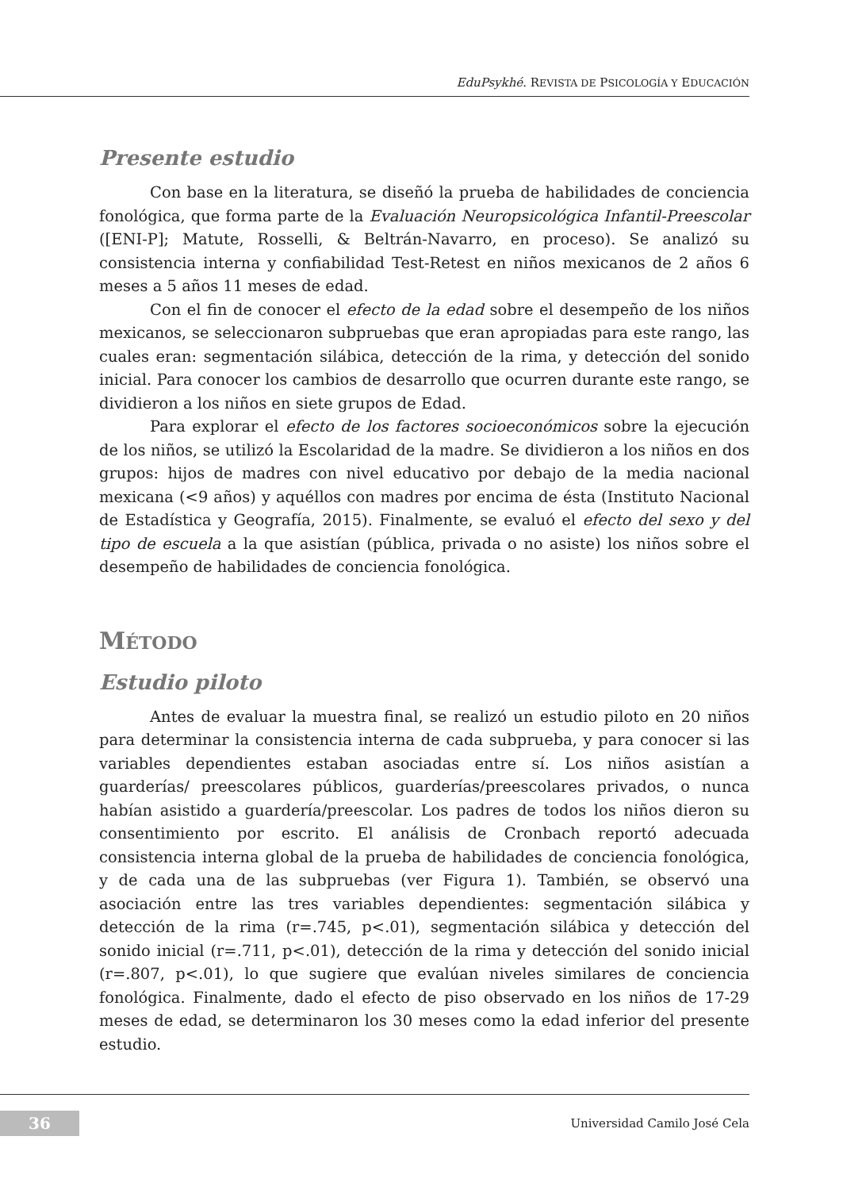EduPsykhé. REVISTA DE PSICOLOGÍA Y EDUCACIÓN
Presente estudio
Con base en la literatura, se diseñó la prueba de habilidades de conciencia fonológica, que forma parte de la Evaluación Neuropsicológica Infantil-Preescolar ([ENI-P]; Matute, Rosselli, & Beltrán-Navarro, en proceso). Se analizó su consistencia interna y confiabilidad Test-Retest en niños mexicanos de 2 años 6 meses a 5 años 11 meses de edad.
Con el fin de conocer el efecto de la edad sobre el desempeño de los niños mexicanos, se seleccionaron subpruebas que eran apropiadas para este rango, las cuales eran: segmentación silábica, detección de la rima, y detección del sonido inicial. Para conocer los cambios de desarrollo que ocurren durante este rango, se dividieron a los niños en siete grupos de Edad.
Para explorar el efecto de los factores socioeconómicos sobre la ejecución de los niños, se utilizó la Escolaridad de la madre. Se dividieron a los niños en dos grupos: hijos de madres con nivel educativo por debajo de la media nacional mexicana (<9 años) y aquéllos con madres por encima de ésta (Instituto Nacional de Estadística y Geografía, 2015). Finalmente, se evaluó el efecto del sexo y del tipo de escuela a la que asistían (pública, privada o no asiste) los niños sobre el desempeño de habilidades de conciencia fonológica.
MÉTODO
Estudio piloto
Antes de evaluar la muestra final, se realizó un estudio piloto en 20 niños para determinar la consistencia interna de cada subprueba, y para conocer si las variables dependientes estaban asociadas entre sí. Los niños asistían a guarderías/ preescolares públicos, guarderías/preescolares privados, o nunca habían asistido a guardería/preescolar. Los padres de todos los niños dieron su consentimiento por escrito. El análisis de Cronbach reportó adecuada consistencia interna global de la prueba de habilidades de conciencia fonológica, y de cada una de las subpruebas (ver Figura 1). También, se observó una asociación entre las tres variables dependientes: segmentación silábica y detección de la rima (r=.745, p<.01), segmentación silábica y detección del sonido inicial (r=.711, p<.01), detección de la rima y detección del sonido inicial (r=.807, p<.01), lo que sugiere que evalúan niveles similares de conciencia fonológica. Finalmente, dado el efecto de piso observado en los niños de 17-29 meses de edad, se determinaron los 30 meses como la edad inferior del presente estudio.
36
Universidad Camilo José Cela